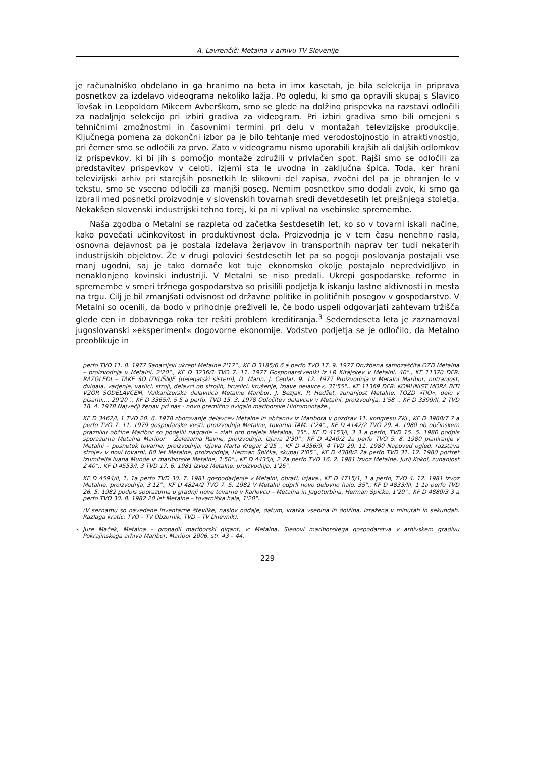A. Lavrenčič: Metalna v arhivu TV Slovenije
je računalniško obdelano in ga hranimo na beta in imx kasetah, je bila selekcija in priprava posnetkov za izdelavo videograma nekoliko lažja. Po ogledu, ki smo ga opravili skupaj s Slavico Tovšak in Leopoldom Mikcem Avberškom, smo se glede na dolžino prispevka na razstavi odločili za nadaljnjo selekcijo pri izbiri gradiva za videogram. Pri izbiri gradiva smo bili omejeni s tehničnimi zmožnostmi in časovnimi termini pri delu v montažah televizijske produkcije. Ključnega pomena za dokončni izbor pa je bilo tehtanje med verodostojnostjo in atraktivnostjo, pri čemer smo se odločili za prvo. Zato v videogramu nismo uporabili krajših ali daljših odlomkov iz prispevkov, ki bi jih s pomočjo montaže združili v privlačen spot. Rajši smo se odločili za predstavitev prispevkov v celoti, izjemi sta le uvodna in zaključna špica. Toda, ker hrani televizijski arhiv pri starejših posnetkih le slikovni del zapisa, zvočni del pa je ohranjen le v tekstu, smo se vseeno odločili za manjši poseg. Nemim posnetkov smo dodali zvok, ki smo ga izbrali med posnetki proizvodnje v slovenskih tovarnah sredi devetdesetih let prejšnjega stoletja. Nekakšen slovenski industrijski tehno torej, ki pa ni vplival na vsebinske spremembe.
Naša zgodba o Metalni se razpleta od začetka šestdesetih let, ko so v tovarni iskali načine, kako povečati učinkovitost in produktivnost dela. Proizvodnja je v tem času nenehno rasla, osnovna dejavnost pa je postala izdelava žerjavov in transportnih naprav ter tudi nekaterih industrijskih objektov. Že v drugi polovici šestdesetih let pa so pogoji poslovanja postajali vse manj ugodni, saj je tako domače kot tuje ekonomsko okolje postajalo nepredvidljivo in nenaklonjeno kovinski industriji. V Metalni se niso predali. Ukrepi gospodarske reforme in spremembe v smeri tržnega gospodarstva so prisilili podjetja k iskanju lastne aktivnosti in mesta na trgu. Cilj je bil zmanjšati odvisnost od državne politike in političnih posegov v gospodarstvo. V Metalni so ocenili, da bodo v prihodnje preživeli le, če bodo uspeli odgovarjati zahtevam tržišča glede cen in dobavnega roka ter rešiti problem kreditiranja.<sup>3</sup> Sedemdeseta leta je zaznamoval jugoslovanski »eksperiment« dogovorne ekonomije. Vodstvo podjetja se je odločilo, da Metalno preoblikuje in
perfo TVD 11. 8. 1977 Sanacijski ukrepi Metalne 2'17"., KF D 3185/6 6 a perfo TVO 17. 9. 1977 Družbena samozaščita OZD Metalna – proizvodnja v Metalni, 2'20"., KF D 3236/1 TVO 7. 11. 1977 Gospodarstveniki iz LR Kitajskev v Metalni, 40"., KF 11370 DFR: RAZGLEDI – TAKE SO IZKUŠNJE (delegatski sistem), D. Marin, J. Ceglar, 9. 12. 1977 Proizvodnja v Metalni Maribor, notranjost, dvigala, varjenje, varilci, stroji, delavci ob strojih, brusilci, krušenje, izjave delavcev, 31'55"., KF 11369 DFR: KOMUNIST MORA BITI VZOR SODELAVCEM, Vulkanizerska delavnica Metalne Maribor, J. Bezjak, P. Hedžet, zunanjost Metalne, TOZD »TIO«, delo v pisarni..., 29'20"., KF D 3365/I, 5 5 a perfo, TVD 15. 3. 1978 Odločitev delavcev v Metalni, proizvodnja, 1'58"., KF D 3399/II, 2 TVD 18. 4. 1978 Največji žerjav pri nas - novo premično dvigalo mariborske Hidromontaže.,
KF D 3462/I, 1 TVD 20. 6. 1978 zborovanje delavcev Metalne in občanov iz Maribora v pozdrav 11. kongresu ZKJ., KF D 3968/7 7 a perfo TVO 7. 11. 1979 gospodarske vesti, proizvodnja Metalne, tovarna TAM, 1'24"., KF D 4142/2 TVO 29. 4. 1980 ob občinskem prazniku občine Maribor so podelili nagrade – zlati grb prejela Metalna, 35"., KF D 4153/I, 3 3 a perfo, TVD 15. 5. 1980 podpis sporazuma Metalna Maribor _ Železarna Ravne, proizvodnja, izjava 2'30"., KF D 4240/2 2a perfo TVO 5. 8. 1980 planiranje v Metalni – posnetek tovarne, proizvodnja, izjava Marta Kregar 2'25"., KF D 4356/9, 4 TVD 29. 11. 1980 Napoved ogled, razstava strojev v novi tovarni, 60 let Metalne, proizvodnja, Herman Špička, skupaj 2'05"., KF D 4388/2 2a perfo TVD 31. 12. 1980 portret izumitelja Ivana Munde iz mariborske Metalne, 1'50"., KF D 4435/I, 2 2a perfo TVD 16. 2. 1981 Izvoz Metalne, Jurij Kokol, zunanjost 2'40"., KF D 4553/I, 3 TVD 17. 6. 1981 izvoz Metalne, proizvodnja, 1'26".
KF D 4594/II, 1, 1a perfo TVD 30. 7. 1981 gospodarjenje v Metalni, obrati, izjava., KF D 4715/1, 1 a perfo, TVO 4. 12. 1981 izvoz Metalne, proizvodnja, 3'12"., KF D 4824/2 TVO 7. 5. 1982 V Metalni odprli novo delovno halo, 35"., KF D 4833/III, 1 1a perfo TVD 26. 5. 1982 podpis sporazuma o gradnji nove tovarne v Karlovcu – Metalna in Jugoturbina, Herman Špička, 1'20"., KF D 4880/3 3 a perfo TVO 30. 8. 1982 20 let Metalne – tovarniška hala, 1'20".
(V seznamu so navedene inventarne številke, naslov oddaje, datum, kratka vsebina in dolžina, izražena v minutah in sekundah. Razlaga kratic: TVO – TV Obzornik, TVD – TV Dnevnik).
<sup>3</sup> Jure Maček, Metalna – propadli mariborski gigant, v: Metalna, Sledovi mariborskega gospodarstva v arhivskem gradivu Pokrajinskega arhiva Maribor, Maribor 2006, str. 43 – 44.
229